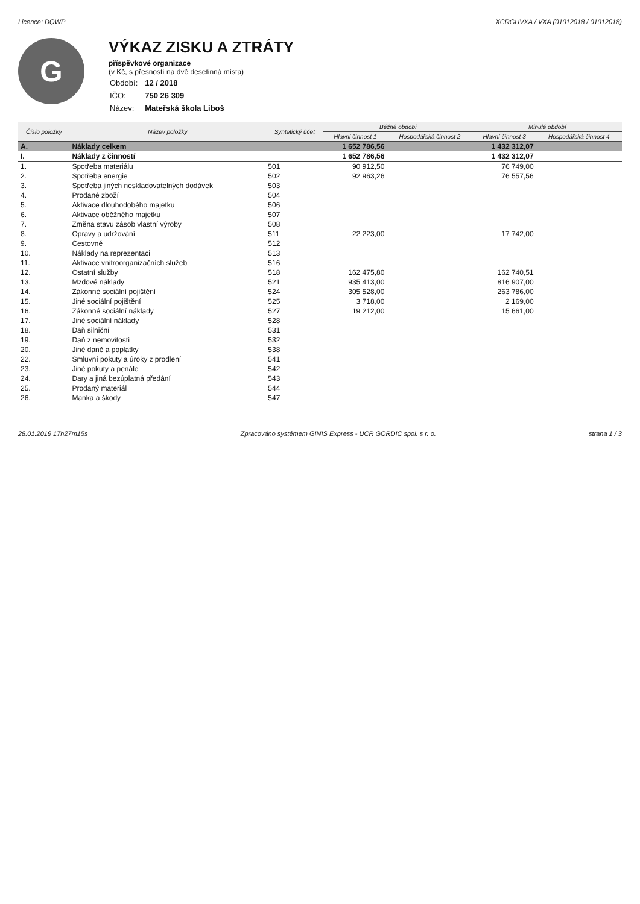Licence: DQWP XCRGUVXA / VXA (01012018 / 01012018)
G
VÝKAZ ZISKU A ZTRÁTY
příspěvkové organizace
(v Kč, s přesností na dvě desetinná místa)
| Období: | 12 / 2018 |
| IČO: | 750 26 309 |
| Název: | Mateřská škola Liboš |
| Číslo položky | Název položky | Syntetický účet | Běžné období | | Minulé období | |
| --- | --- | --- | --- | --- | --- | --- |
| | | | Hlavní činnost 1 | Hospodářská činnost 2 | Hlavní činnost 3 | Hospodářská činnost 4 |
| A. | Náklady celkem | | 1 652 786,56 | | 1 432 312,07 | |
| I. | Náklady z činností | | 1 652 786,56 | | 1 432 312,07 | |
| 1. | Spotřeba materiálu | 501 | 90 912,50 | | 76 749,00 | |
| 2. | Spotřeba energie | 502 | 92 963,26 | | 76 557,56 | |
| 3. | Spotřeba jiných neskladovatelných dodávek | 503 | | | | |
| 4. | Prodané zboží | 504 | | | | |
| 5. | Aktivace dlouhodobého majetku | 506 | | | | |
| 6. | Aktivace oběžného majetku | 507 | | | | |
| 7. | Změna stavu zásob vlastní výroby | 508 | | | | |
| 8. | Opravy a udržování | 511 | 22 223,00 | | 17 742,00 | |
| 9. | Cestovné | 512 | | | | |
| 10. | Náklady na reprezentaci | 513 | | | | |
| 11. | Aktivace vnitroorganizačních služeb | 516 | | | | |
| 12. | Ostatní služby | 518 | 162 475,80 | | 162 740,51 | |
| 13. | Mzdové náklady | 521 | 935 413,00 | | 816 907,00 | |
| 14. | Zákonné sociální pojištění | 524 | 305 528,00 | | 263 786,00 | |
| 15. | Jiné sociální pojištění | 525 | 3 718,00 | | 2 169,00 | |
| 16. | Zákonné sociální náklady | 527 | 19 212,00 | | 15 661,00 | |
| 17. | Jiné sociální náklady | 528 | | | | |
| 18. | Daň silniční | 531 | | | | |
| 19. | Daň z nemovitostí | 532 | | | | |
| 20. | Jiné daně a poplatky | 538 | | | | |
| 22. | Smluvní pokuty a úroky z prodlení | 541 | | | | |
| 23. | Jiné pokuty a penále | 542 | | | | |
| 24. | Dary a jiná bezúplatná předání | 543 | | | | |
| 25. | Prodaný materiál | 544 | | | | |
| 26. | Manka a škody | 547 | | | | |
28.01.2019 17h27m15s Zpracováno systémem GINIS Express - UCR GORDIC spol. s r. o. strana 1 / 3